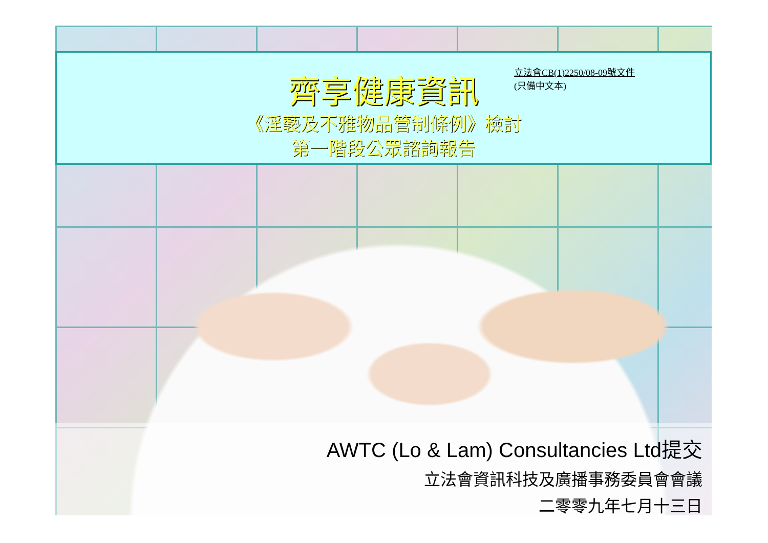齊享健康資訊
立法會CB(1)2250/08-09號文件
(只備中文本)
《淫褻及不雅物品管制條例》檢討
第一階段公眾諮詢報告
AWTC (Lo & Lam) Consultancies Ltd提交
立法會資訊科技及廣播事務委員會會議
二零零九年七月十三日